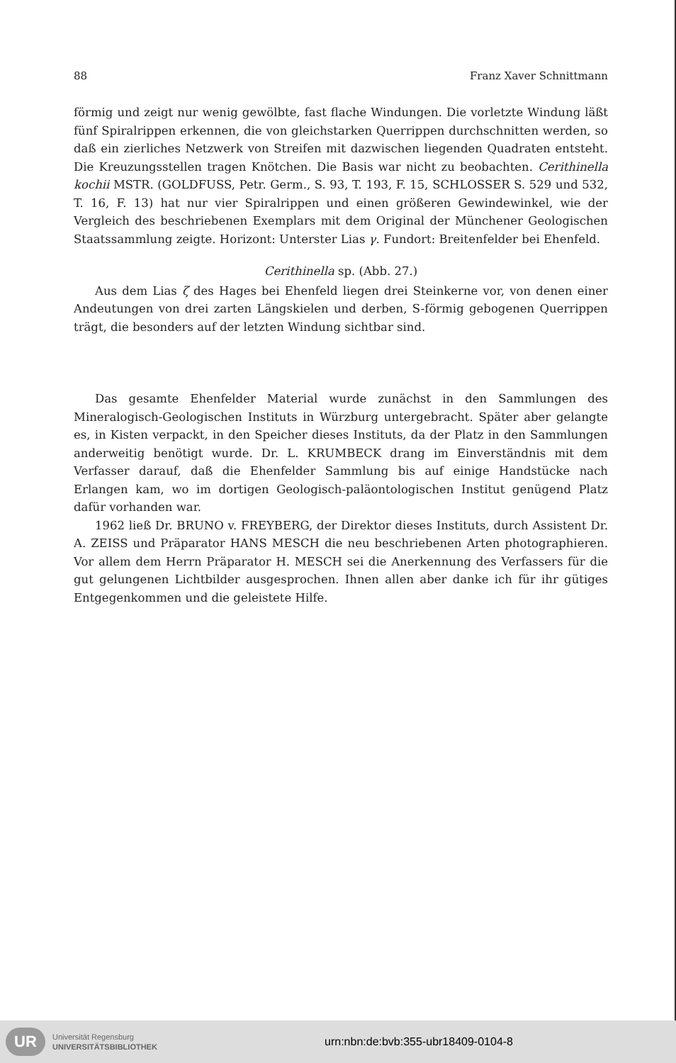88 Franz Xaver Schnittmann
förmig und zeigt nur wenig gewölbte, fast flache Windungen. Die vorletzte Windung läßt fünf Spiralrippen erkennen, die von gleichstarken Querrippen durchschnitten werden, so daß ein zierliches Netzwerk von Streifen mit dazwischen liegenden Quadraten entsteht. Die Kreuzungsstellen tragen Knötchen. Die Basis war nicht zu beobachten. Cerithinella kochii MSTR. (GOLDFUSS, Petr. Germ., S. 93, T. 193, F. 15, SCHLOSSER S. 529 und 532, T. 16, F. 13) hat nur vier Spiralrippen und einen größeren Gewindewinkel, wie der Vergleich des beschriebenen Exemplars mit dem Original der Münchener Geologischen Staatssammlung zeigte. Horizont: Unterster Lias γ. Fundort: Breitenfelder bei Ehenfeld.
Cerithinella sp. (Abb. 27.)
Aus dem Lias ζ des Hages bei Ehenfeld liegen drei Steinkerne vor, von denen einer Andeutungen von drei zarten Längskielen und derben, S-förmig gebogenen Querrippen trägt, die besonders auf der letzten Windung sichtbar sind.
Das gesamte Ehenfelder Material wurde zunächst in den Sammlungen des Mineralogisch-Geologischen Instituts in Würzburg untergebracht. Später aber gelangte es, in Kisten verpackt, in den Speicher dieses Instituts, da der Platz in den Sammlungen anderweitig benötigt wurde. Dr. L. KRUMBECK drang im Einverständnis mit dem Verfasser darauf, daß die Ehenfelder Sammlung bis auf einige Handstücke nach Erlangen kam, wo im dortigen Geologisch-paläontologischen Institut genügend Platz dafür vorhanden war.
1962 ließ Dr. BRUNO v. FREYBERG, der Direktor dieses Instituts, durch Assistent Dr. A. ZEISS und Präparator HANS MESCH die neu beschriebenen Arten photographieren. Vor allem dem Herrn Präparator H. MESCH sei die Anerkennung des Verfassers für die gut gelungenen Lichtbilder ausgesprochen. Ihnen allen aber danke ich für ihr gütiges Entgegenkommen und die geleistete Hilfe.
UR
Universität Regensburg
UNIVERSITÄTSBIBLIOTHEK
urn:nbn:de:bvb:355-ubr18409-0104-8